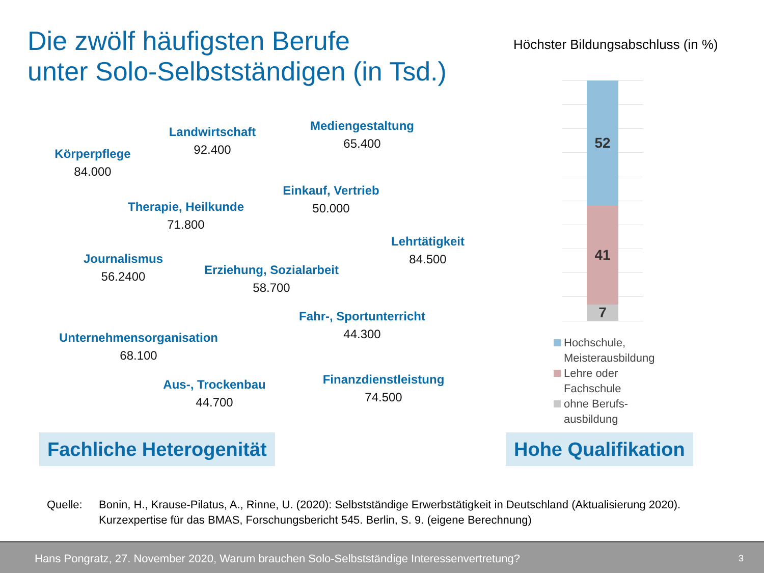Die zwölf häufigsten Berufe
unter Solo-Selbstständigen (in Tsd.)
Körperpflege
84.000
Landwirtschaft
92.400
Mediengestaltung
65.400
Einkauf, Vertrieb
50.000
Therapie, Heilkunde
71.800
Lehrtätigkeit
84.500
Journalismus
56.2400
Erziehung, Sozialarbeit
58.700
Fahr-, Sportunterricht
44.300
Unternehmensorganisation
68.100
Finanzdienstleistung
74.500
Aus-, Trockenbau
44.700
Höchster Bildungsabschluss (in %)
52
41
7
Hochschule,
Meisterausbildung
Lehre oder
Fachschule
ohne Berufs-
ausbildung
Fachliche Heterogenität Hohe Qualifikation
Quelle: Bonin, H., Krause-Pilatus, A., Rinne, U. (2020): Selbstständige Erwerbstätigkeit in Deutschland (Aktualisierung 2020). Kurzexpertise für das BMAS, Forschungsbericht 545. Berlin, S. 9. (eigene Berechnung)
Hans Pongratz, 27. November 2020, Warum brauchen Solo-Selbstständige Interessenvertretung? 3